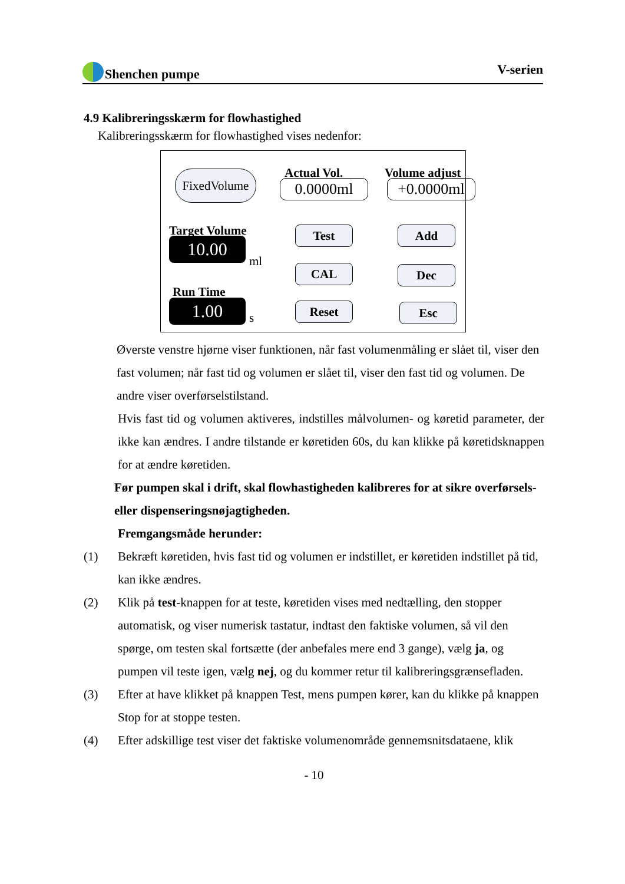Shenchen pumpe V-serien
4.9 Kalibreringsskærm for flowhastighed
Kalibreringsskærm for flowhastighed vises nedenfor:
FixedVolume
Actual Vol.
0.0000ml
Volume adjust
+0.0000ml
Target Volume
10.00
ml
Run Time
1.00 s
Test
CAL
Reset
Add
Dec
Esc
Øverste venstre hjørne viser funktionen, når fast volumenmåling er slået til, viser den fast volumen; når fast tid og volumen er slået til, viser den fast tid og volumen. De andre viser overførselstilstand.
Hvis fast tid og volumen aktiveres, indstilles målvolumen- og køretid parameter, der ikke kan ændres. I andre tilstande er køretiden 60s, du kan klikke på køretidsknappen for at ændre køretiden.
Før pumpen skal i drift, skal flowhastigheden kalibreres for at sikre overførsels- eller dispenseringsnøjagtigheden.
Fremgangsmåde herunder:
(1) Bekræft køretiden, hvis fast tid og volumen er indstillet, er køretiden indstillet på tid, kan ikke ændres.
(2) Klik på test-knappen for at teste, køretiden vises med nedtælling, den stopper automatisk, og viser numerisk tastatur, indtast den faktiske volumen, så vil den spørge, om testen skal fortsætte (der anbefales mere end 3 gange), vælg ja, og pumpen vil teste igen, vælg nej, og du kommer retur til kalibreringsgrænsefladen.
(3) Efter at have klikket på knappen Test, mens pumpen kører, kan du klikke på knappen Stop for at stoppe testen.
(4) Efter adskillige test viser det faktiske volumenområde gennemsnitsdataene, klik
- 10